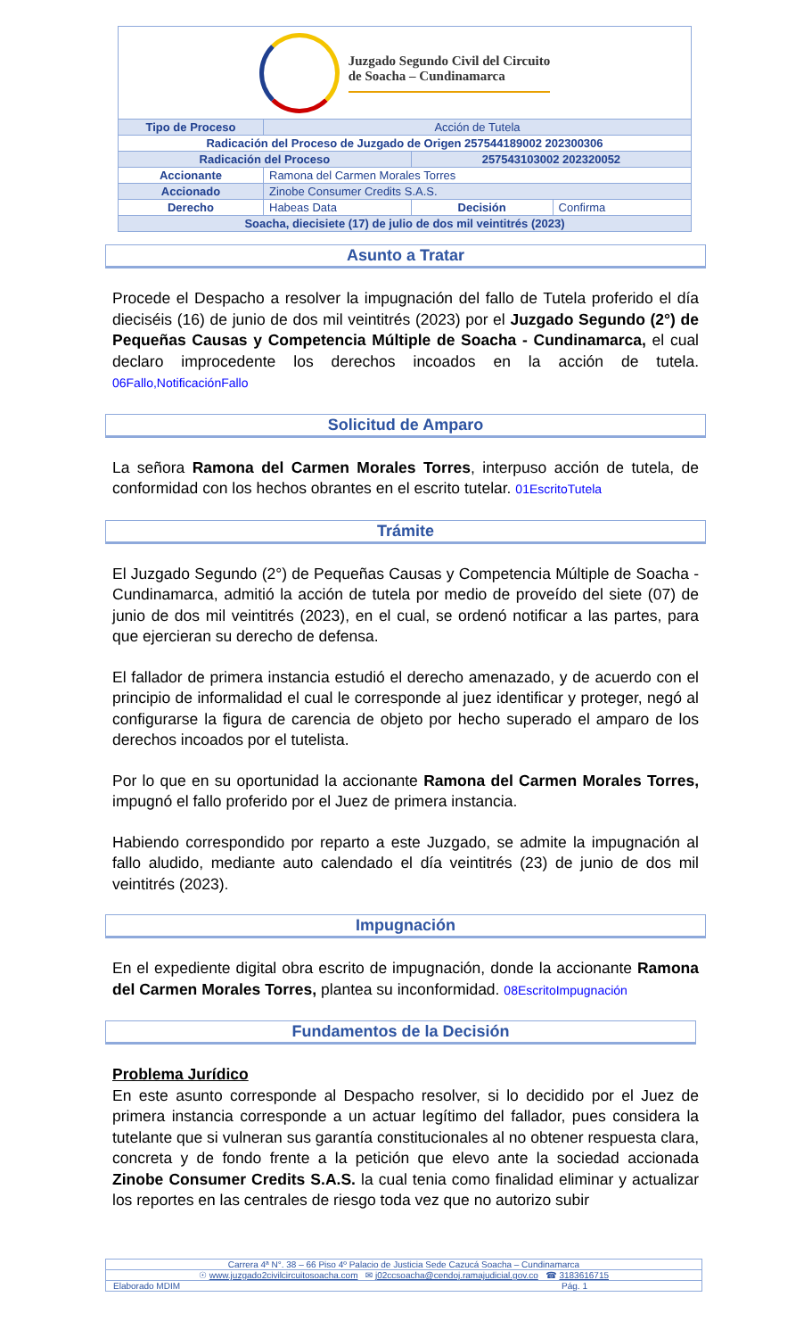Juzgado Segundo Civil del Circuito
de Soacha – Cundinamarca
| Tipo de Proceso | Acción de Tutela | | |
| Radicación del Proceso de Juzgado de Origen 257544189002 202300306 | | | |
| Radicación del Proceso | | 257543103002 202320052 | |
| Accionante | Ramona del Carmen Morales Torres | | |
| Accionado | Zinobe Consumer Credits S.A.S. | | |
| Derecho | Habeas Data | Decisión | Confirma |
| Soacha, diecisiete (17) de julio de dos mil veintitrés (2023) | | | |
Asunto a Tratar
Procede el Despacho a resolver la impugnación del fallo de Tutela proferido el día dieciséis (16) de junio de dos mil veintitrés (2023) por el Juzgado Segundo (2°) de Pequeñas Causas y Competencia Múltiple de Soacha - Cundinamarca, el cual declaro improcedente los derechos incoados en la acción de tutela. 06Fallo,NotificaciónFallo
Solicitud de Amparo
La señora Ramona del Carmen Morales Torres, interpuso acción de tutela, de conformidad con los hechos obrantes en el escrito tutelar. 01EscritoTutela
Trámite
El Juzgado Segundo (2°) de Pequeñas Causas y Competencia Múltiple de Soacha - Cundinamarca, admitió la acción de tutela por medio de proveído del siete (07) de junio de dos mil veintitrés (2023), en el cual, se ordenó notificar a las partes, para que ejercieran su derecho de defensa.
El fallador de primera instancia estudió el derecho amenazado, y de acuerdo con el principio de informalidad el cual le corresponde al juez identificar y proteger, negó al configurarse la figura de carencia de objeto por hecho superado el amparo de los derechos incoados por el tutelista.
Por lo que en su oportunidad la accionante Ramona del Carmen Morales Torres, impugnó el fallo proferido por el Juez de primera instancia.
Habiendo correspondido por reparto a este Juzgado, se admite la impugnación al fallo aludido, mediante auto calendado el día veintitrés (23) de junio de dos mil veintitrés (2023).
Impugnación
En el expediente digital obra escrito de impugnación, donde la accionante Ramona del Carmen Morales Torres, plantea su inconformidad. 08EscritoImpugnación
Fundamentos de la Decisión
Problema Jurídico
En este asunto corresponde al Despacho resolver, si lo decidido por el Juez de primera instancia corresponde a un actuar legítimo del fallador, pues considera la tutelante que si vulneran sus garantía constitucionales al no obtener respuesta clara, concreta y de fondo frente a la petición que elevo ante la sociedad accionada Zinobe Consumer Credits S.A.S. la cual tenia como finalidad eliminar y actualizar los reportes en las centrales de riesgo toda vez que no autorizo subir
Carrera 4ª N°. 38 – 66 Piso 4º Palacio de Justicia Sede Cazucá Soacha – Cundinamarca
☉ www.juzgado2civilcircuitosoacha.com ✉ j02ccsoacha@cendoj.ramajudicial.gov.co ☎ 3183616715
Elaborado MDIM Pág. 1